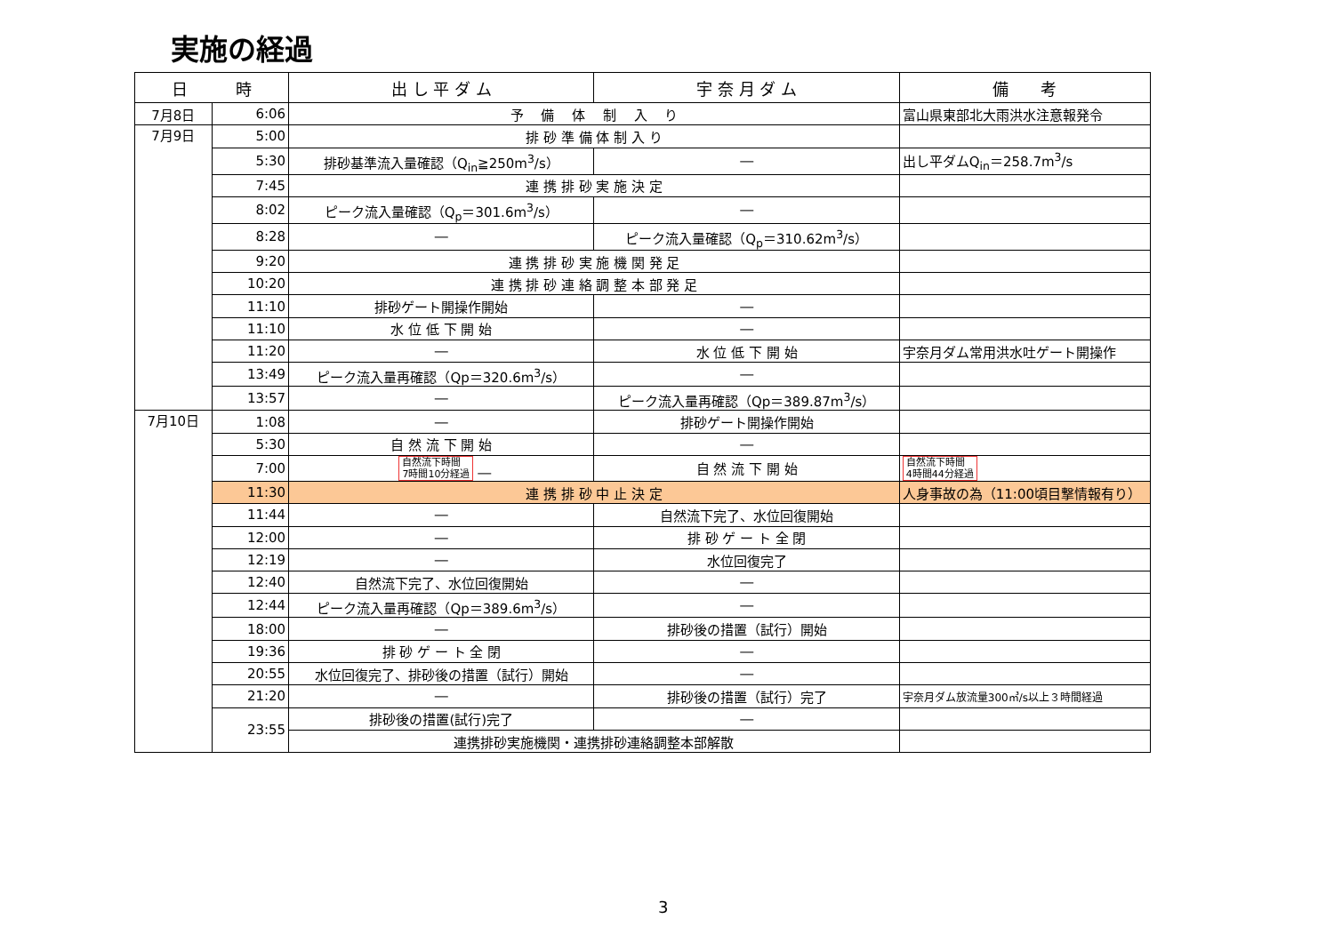実施の経過
| 日 時 | | 出 し 平 ダ ム | 宇 奈 月 ダ ム | 備 考 |
| --- | --- | --- | --- | --- |
| 7月8日 | 6:06 | 予 備 体 制 入 り | | 富山県東部北大雨洪水注意報発令 |
| 7月9日 | 5:00 | 排 砂 準 備 体 制 入 り | | |
| | 5:30 | 排砂基準流入量確認（Q<sub>in</sub>≧250m<sup>3</sup>/s） | ― | 出し平ダムQ<sub>in</sub>＝258.7m<sup>3</sup>/s |
| | 7:45 | 連 携 排 砂 実 施 決 定 | | |
| | 8:02 | ピーク流入量確認（Q<sub>p</sub>＝301.6m<sup>3</sup>/s） | ― | |
| | 8:28 | ― | ピーク流入量確認（Q<sub>p</sub>＝310.62m<sup>3</sup>/s） | |
| | 9:20 | 連 携 排 砂 実 施 機 関 発 足 | | |
| | 10:20 | 連 携 排 砂 連 絡 調 整 本 部 発 足 | | |
| | 11:10 | 排砂ゲート開操作開始 | ― | |
| | 11:10 | 水 位 低 下 開 始 | ― | |
| | 11:20 | ― | 水 位 低 下 開 始 | 宇奈月ダム常用洪水吐ゲート開操作 |
| | 13:49 | ピーク流入量再確認（Qp＝320.6m<sup>3</sup>/s） | ― | |
| | 13:57 | ― | ピーク流入量再確認（Qp＝389.87m<sup>3</sup>/s） | |
| 7月10日 | 1:08 | ― | 排砂ゲート開操作開始 | |
| | 5:30 | 自 然 流 下 開 始 | ― | |
| | 7:00 | 自然流下時間 7時間10分経過 ― | 自 然 流 下 開 始 | 自然流下時間 4時間44分経過 |
| | 11:30 | 連 携 排 砂 中 止 決 定 | | 人身事故の為（11:00頃目撃情報有り） |
| | 11:44 | ― | 自然流下完了、水位回復開始 | |
| | 12:00 | ― | 排 砂 ゲ ー ト 全 閉 | |
| | 12:19 | ― | 水位回復完了 | |
| | 12:40 | 自然流下完了、水位回復開始 | ― | |
| | 12:44 | ピーク流入量再確認（Qp＝389.6m<sup>3</sup>/s） | ― | |
| | 18:00 | ― | 排砂後の措置（試行）開始 | |
| | 19:36 | 排 砂 ゲ ー ト 全 閉 | ― | |
| | 20:55 | 水位回復完了、排砂後の措置（試行）開始 | ― | |
| | 21:20 | ― | 排砂後の措置（試行）完了 | 宇奈月ダム放流量300㎥/s以上３時間経過 |
| | 23:55 | 排砂後の措置(試行)完了 | ― | |
| | | 連携排砂実施機関・連携排砂連絡調整本部解散 | | |
3